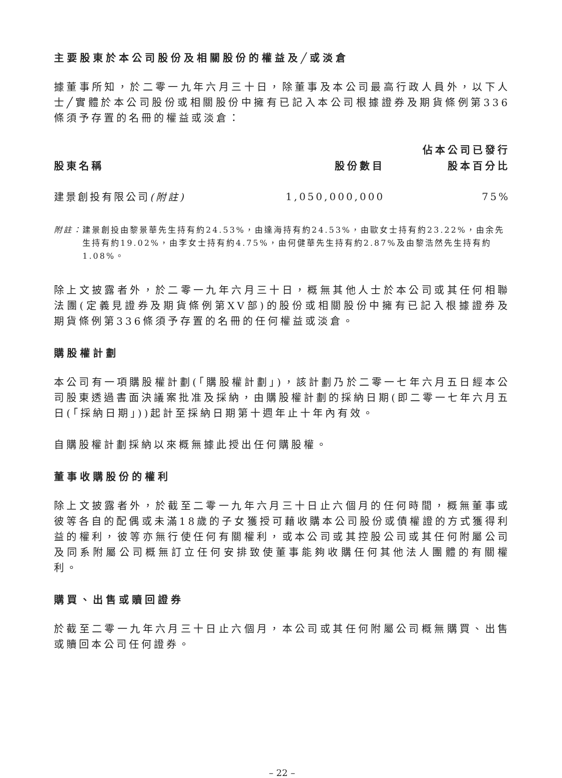主要股東於本公司股份及相關股份的權益及╱或淡倉
據董事所知，於二零一九年六月三十日，除董事及本公司最高行政人員外，以下人士╱實體於本公司股份或相關股份中擁有已記入本公司根據證券及期貨條例第336條須予存置的名冊的權益或淡倉：
| 股東名稱 | 股份數目 | 佔本公司已發行 股本百分比 |
| --- | --- | --- |
| 建景創投有限公司 (附註) | 1,050,000,000 | 75% |
附註： 建景創投由黎景華先生持有約24.53%，由達海持有約24.53%，由歐女士持有約23.22%，由余先生持有約19.02%，由李女士持有約4.75%，由何健華先生持有約2.87%及由黎浩然先生持有約1.08%。
除上文披露者外，於二零一九年六月三十日，概無其他人士於本公司或其任何相聯法團(定義見證券及期貨條例第XV部)的股份或相關股份中擁有已記入根據證券及期貨條例第336條須予存置的名冊的任何權益或淡倉。
購股權計劃
本公司有一項購股權計劃(「購股權計劃」)，該計劃乃於二零一七年六月五日經本公司股東透過書面決議案批准及採納，由購股權計劃的採納日期(即二零一七年六月五日(「採納日期」))起計至採納日期第十週年止十年內有效。
自購股權計劃採納以來概無據此授出任何購股權。
董事收購股份的權利
除上文披露者外，於截至二零一九年六月三十日止六個月的任何時間，概無董事或彼等各自的配偶或未滿18歲的子女獲授可藉收購本公司股份或債權證的方式獲得利益的權利，彼等亦無行使任何有關權利，或本公司或其控股公司或其任何附屬公司及同系附屬公司概無訂立任何安排致使董事能夠收購任何其他法人團體的有關權利。
購買、出售或贖回證券
於截至二零一九年六月三十日止六個月，本公司或其任何附屬公司概無購買、出售或贖回本公司任何證券。
– 22 –